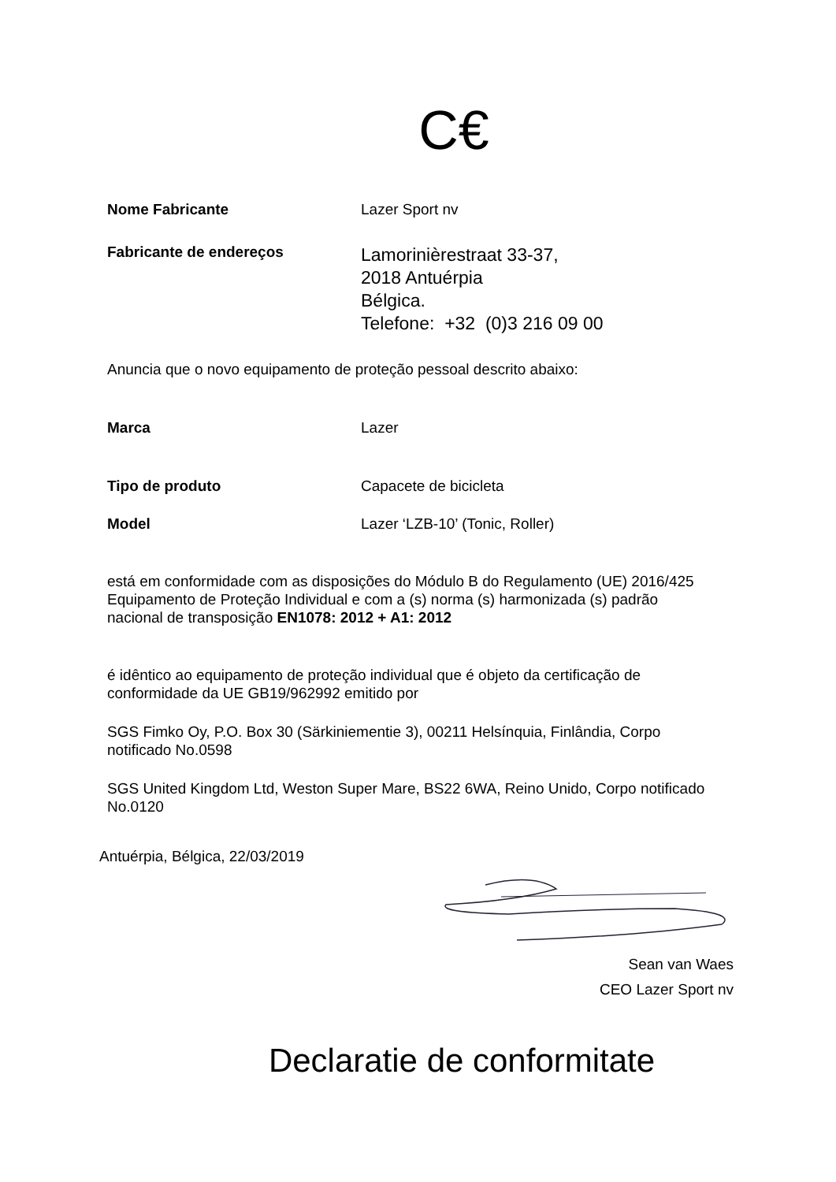C€
Nome Fabricante Lazer Sport nv
Fabricante de endereços
Lamorinièrestraat 33-37,
2018 Antuérpia
Bélgica.
Telefone: +32 (0)3 216 09 00
Anuncia que o novo equipamento de proteção pessoal descrito abaixo:
Marca Lazer
Tipo de produto Capacete de bicicleta
Model Lazer ‘LZB-10’ (Tonic, Roller)
está em conformidade com as disposições do Módulo B do Regulamento (UE) 2016/425 Equipamento de Proteção Individual e com a (s) norma (s) harmonizada (s) padrão nacional de transposição EN1078: 2012 + A1: 2012
é idêntico ao equipamento de proteção individual que é objeto da certificação de conformidade da UE GB19/962992 emitido por
SGS Fimko Oy, P.O. Box 30 (Särkiniementie 3), 00211 Helsínquia, Finlândia, Corpo notificado No.0598
SGS United Kingdom Ltd, Weston Super Mare, BS22 6WA, Reino Unido, Corpo notificado No.0120
Antuérpia, Bélgica, 22/03/2019
Sean van Waes
CEO Lazer Sport nv
Declaratie de conformitate